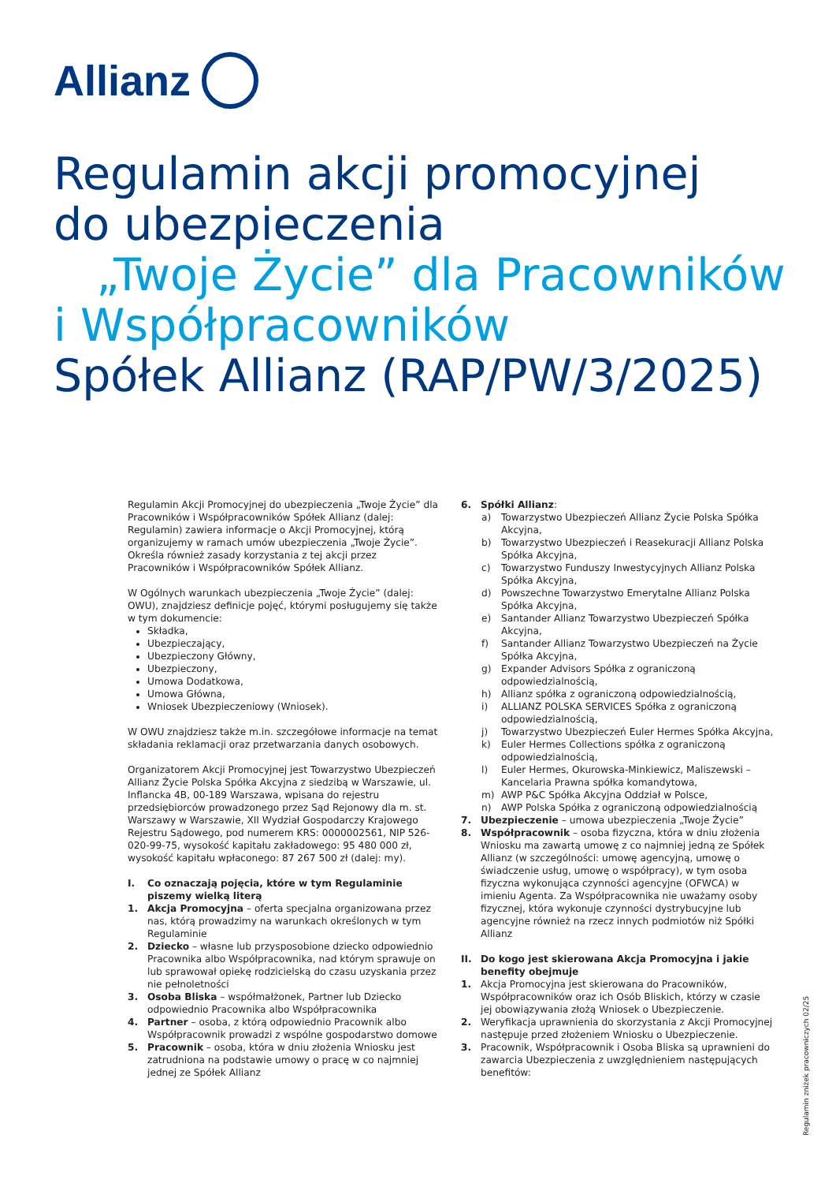Allianz
Regulamin akcji promocyjnej
do ubezpieczenia
„Twoje Życie” dla Pracowników
i Współpracowników
Spółek Allianz (RAP/PW/3/2025)
Regulamin Akcji Promocyjnej do ubezpieczenia „Twoje Życie” dla Pracowników i Współpracowników Spółek Allianz (dalej: Regulamin) zawiera informacje o Akcji Promocyjnej, którą organizujemy w ramach umów ubezpieczenia „Twoje Życie”. Określa również zasady korzystania z tej akcji przez Pracowników i Współpracowników Spółek Allianz.
W Ogólnych warunkach ubezpieczenia „Twoje Życie” (dalej: OWU), znajdziesz definicje pojęć, którymi posługujemy się także w tym dokumencie:
Składka,
Ubezpieczający,
Ubezpieczony Główny,
Ubezpieczony,
Umowa Dodatkowa,
Umowa Główna,
Wniosek Ubezpieczeniowy (Wniosek).
W OWU znajdziesz także m.in. szczegółowe informacje na temat składania reklamacji oraz przetwarzania danych osobowych.
Organizatorem Akcji Promocyjnej jest Towarzystwo Ubezpieczeń Allianz Życie Polska Spółka Akcyjna z siedzibą w Warszawie, ul. Inflancka 4B, 00-189 Warszawa, wpisana do rejestru przedsiębiorców prowadzonego przez Sąd Rejonowy dla m. st. Warszawy w Warszawie, XII Wydział Gospodarczy Krajowego Rejestru Sądowego, pod numerem KRS: 0000002561, NIP 526-020-99-75, wysokość kapitału zakładowego: 95 480 000 zł, wysokość kapitału wpłaconego: 87 267 500 zł (dalej: my).
I. Co oznaczają pojęcia, które w tym Regulaminie piszemy wielką literą
1. Akcja Promocyjna – oferta specjalna organizowana przez nas, którą prowadzimy na warunkach określonych w tym Regulaminie
2. Dziecko – własne lub przysposobione dziecko odpowiednio Pracownika albo Współpracownika, nad którym sprawuje on lub sprawował opiekę rodzicielską do czasu uzyskania przez nie pełnoletności
3. Osoba Bliska – współmałżonek, Partner lub Dziecko odpowiednio Pracownika albo Współpracownika
4. Partner – osoba, z którą odpowiednio Pracownik albo Współpracownik prowadzi z wspólne gospodarstwo domowe
5. Pracownik – osoba, która w dniu złożenia Wniosku jest zatrudniona na podstawie umowy o pracę w co najmniej jednej ze Spółek Allianz
6. Spółki Allianz:
a) Towarzystwo Ubezpieczeń Allianz Życie Polska Spółka Akcyjna,
b) Towarzystwo Ubezpieczeń i Reasekuracji Allianz Polska Spółka Akcyjna,
c) Towarzystwo Funduszy Inwestycyjnych Allianz Polska Spółka Akcyjna,
d) Powszechne Towarzystwo Emerytalne Allianz Polska Spółka Akcyjna,
e) Santander Allianz Towarzystwo Ubezpieczeń Spółka Akcyjna,
f) Santander Allianz Towarzystwo Ubezpieczeń na Życie Spółka Akcyjna,
g) Expander Advisors Spółka z ograniczoną odpowiedzialnością,
h) Allianz spółka z ograniczoną odpowiedzialnością,
i) ALLIANZ POLSKA SERVICES Spółka z ograniczoną odpowiedzialnością,
j) Towarzystwo Ubezpieczeń Euler Hermes Spółka Akcyjna,
k) Euler Hermes Collections spółka z ograniczoną odpowiedzialnością,
l) Euler Hermes, Okurowska-Minkiewicz, Maliszewski – Kancelaria Prawna spółka komandytowa,
m) AWP P&C Spółka Akcyjna Oddział w Polsce,
n) AWP Polska Spółka z ograniczoną odpowiedzialnością
7. Ubezpieczenie – umowa ubezpieczenia „Twoje Życie”
8. Współpracownik – osoba fizyczna, która w dniu złożenia Wniosku ma zawartą umowę z co najmniej jedną ze Spółek Allianz (w szczególności: umowę agencyjną, umowę o świadczenie usług, umowę o współpracy), w tym osoba fizyczna wykonująca czynności agencyjne (OFWCA) w imieniu Agenta. Za Współpracownika nie uważamy osoby fizycznej, która wykonuje czynności dystrybucyjne lub agencyjne również na rzecz innych podmiotów niż Spółki Allianz
II. Do kogo jest skierowana Akcja Promocyjna i jakie benefity obejmuje
1. Akcja Promocyjna jest skierowana do Pracowników, Współpracowników oraz ich Osób Bliskich, którzy w czasie jej obowiązywania złożą Wniosek o Ubezpieczenie.
2. Weryfikacja uprawnienia do skorzystania z Akcji Promocyjnej następuje przed złożeniem Wniosku o Ubezpieczenie.
3. Pracownik, Współpracownik i Osoba Bliska są uprawnieni do zawarcia Ubezpieczenia z uwzględnieniem następujących benefitów:
Regulamin zniżek pracowniczych 02/25